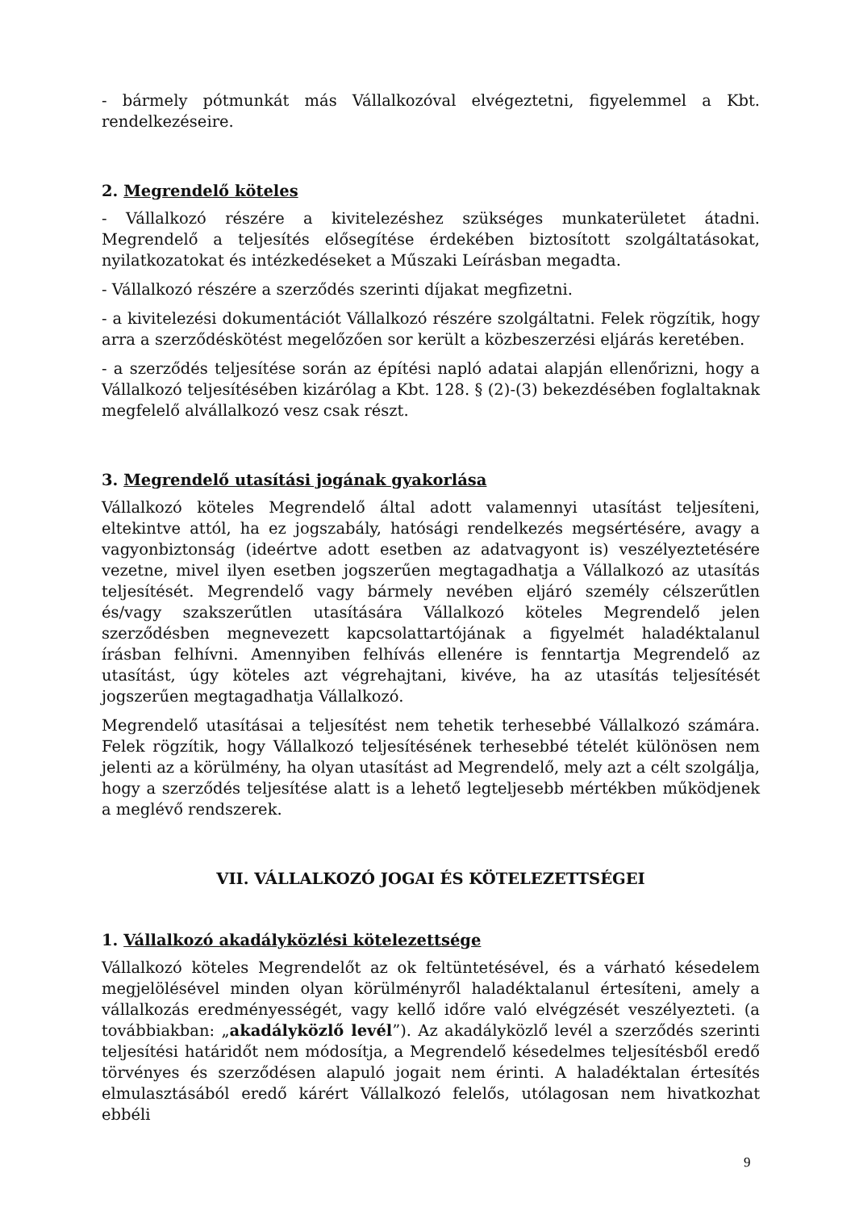- bármely pótmunkát más Vállalkozóval elvégeztetni, figyelemmel a Kbt. rendelkezéseire.
2. Megrendelő köteles
- Vállalkozó részére a kivitelezéshez szükséges munkaterületet átadni. Megrendelő a teljesítés elősegítése érdekében biztosított szolgáltatásokat, nyilatkozatokat és intézkedéseket a Műszaki Leírásban megadta.
- Vállalkozó részére a szerződés szerinti díjakat megfizetni.
- a kivitelezési dokumentációt Vállalkozó részére szolgáltatni. Felek rögzítik, hogy arra a szerződéskötést megelőzően sor került a közbeszerzési eljárás keretében.
- a szerződés teljesítése során az építési napló adatai alapján ellenőrizni, hogy a Vállalkozó teljesítésében kizárólag a Kbt. 128. § (2)-(3) bekezdésében foglaltaknak megfelelő alvállalkozó vesz csak részt.
3. Megrendelő utasítási jogának gyakorlása
Vállalkozó köteles Megrendelő által adott valamennyi utasítást teljesíteni, eltekintve attól, ha ez jogszabály, hatósági rendelkezés megsértésére, avagy a vagyonbiztonság (ideértve adott esetben az adatvagyont is) veszélyeztetésére vezetne, mivel ilyen esetben jogszerűen megtagadhatja a Vállalkozó az utasítás teljesítését. Megrendelő vagy bármely nevében eljáró személy célszerűtlen és/vagy szakszerűtlen utasítására Vállalkozó köteles Megrendelő jelen szerződésben megnevezett kapcsolattartójának a figyelmét haladéktalanul írásban felhívni. Amennyiben felhívás ellenére is fenntartja Megrendelő az utasítást, úgy köteles azt végrehajtani, kivéve, ha az utasítás teljesítését jogszerűen megtagadhatja Vállalkozó.
Megrendelő utasításai a teljesítést nem tehetik terhesebbé Vállalkozó számára. Felek rögzítik, hogy Vállalkozó teljesítésének terhesebbé tételét különösen nem jelenti az a körülmény, ha olyan utasítást ad Megrendelő, mely azt a célt szolgálja, hogy a szerződés teljesítése alatt is a lehető legteljesebb mértékben működjenek a meglévő rendszerek.
VII. VÁLLALKOZÓ JOGAI ÉS KÖTELEZETTSÉGEI
1. Vállalkozó akadályközlési kötelezettsége
Vállalkozó köteles Megrendelőt az ok feltüntetésével, és a várható késedelem megjelölésével minden olyan körülményről haladéktalanul értesíteni, amely a vállalkozás eredményességét, vagy kellő időre való elvégzését veszélyezteti. (a továbbiakban: „akadályközlő levél”). Az akadályközlő levél a szerződés szerinti teljesítési határidőt nem módosítja, a Megrendelő késedelmes teljesítésből eredő törvényes és szerződésen alapuló jogait nem érinti. A haladéktalan értesítés elmulasztásából eredő kárért Vállalkozó felelős, utólagosan nem hivatkozhat ebbéli
9